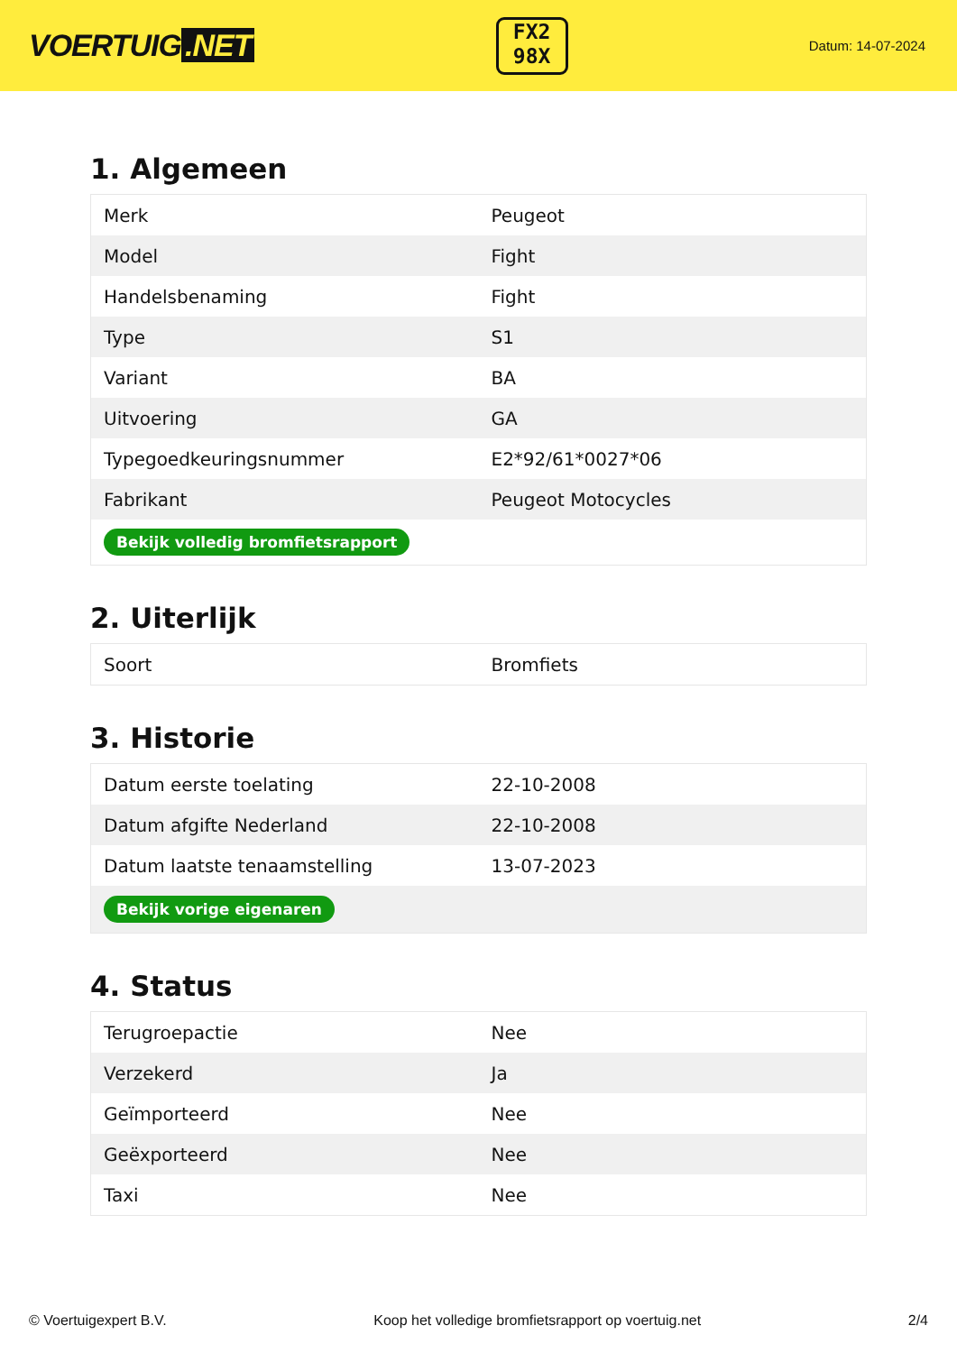VOERTUIG.NET
FX2
98X
Datum: 14-07-2024
1. Algemeen
| Merk | Peugeot |
| Model | Fight |
| Handelsbenaming | Fight |
| Type | S1 |
| Variant | BA |
| Uitvoering | GA |
| Typegoedkeuringsnummer | E2*92/61*0027*06 |
| Fabrikant | Peugeot Motocycles |
| Bekijk volledig bromfietsrapport | |
2. Uiterlijk
| Soort | Bromfiets |
3. Historie
| Datum eerste toelating | 22-10-2008 |
| Datum afgifte Nederland | 22-10-2008 |
| Datum laatste tenaamstelling | 13-07-2023 |
| Bekijk vorige eigenaren | |
4. Status
| Terugroepactie | Nee |
| Verzekerd | Ja |
| Geïmporteerd | Nee |
| Geëxporteerd | Nee |
| Taxi | Nee |
© Voertuigexpert B.V. Koop het volledige bromfietsrapport op voertuig.net 2/4